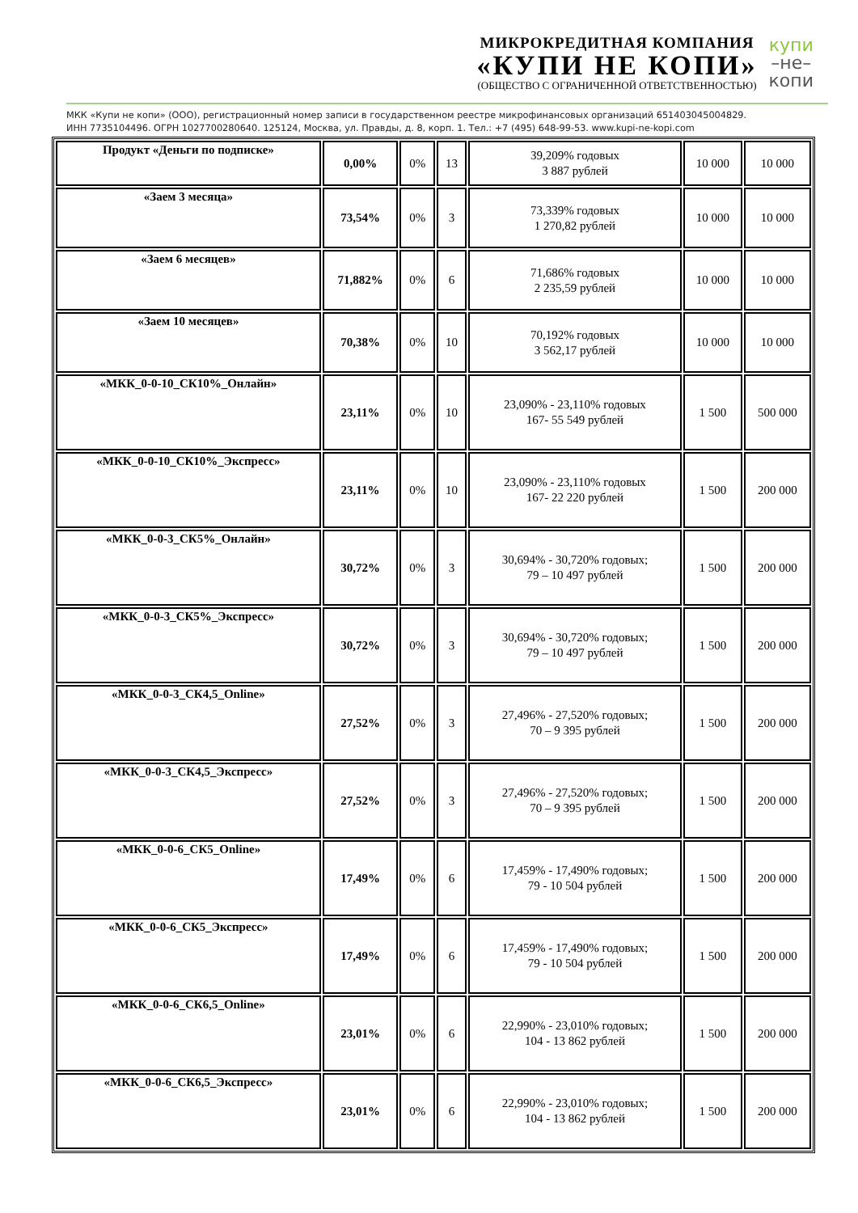МИКРОКРЕДИТНАЯ КОМПАНИЯ
«КУПИ НЕ КОПИ»
(ОБЩЕСТВО С ОГРАНИЧЕННОЙ ОТВЕТСТВЕННОСТЬЮ)
купи
–не–
копи
МКК «Купи не копи» (ООО), регистрационный номер записи в государственном реестре микрофинансовых организаций 651403045004829.
ИНН 7735104496. ОГРН 1027700280640. 125124, Москва, ул. Правды, д. 8, корп. 1. Тел.: +7 (495) 648-99-53. www.kupi-ne-kopi.com
| Продукт «Деньги по подписке» | 0,00% | 0% | 13 | 39,209% годовых 3 887 рублей | 10 000 | 10 000 |
| «Заем 3 месяца» | 73,54% | 0% | 3 | 73,339% годовых 1 270,82 рублей | 10 000 | 10 000 |
| «Заем 6 месяцев» | 71,882% | 0% | 6 | 71,686% годовых 2 235,59 рублей | 10 000 | 10 000 |
| «Заем 10 месяцев» | 70,38% | 0% | 10 | 70,192% годовых 3 562,17 рублей | 10 000 | 10 000 |
| «МКК_0-0-10_СК10%_Онлайн» | 23,11% | 0% | 10 | 23,090% - 23,110% годовых 167- 55 549 рублей | 1 500 | 500 000 |
| «МКК_0-0-10_СК10%_Экспресс» | 23,11% | 0% | 10 | 23,090% - 23,110% годовых 167- 22 220 рублей | 1 500 | 200 000 |
| «МКК_0-0-3_СК5%_Онлайн» | 30,72% | 0% | 3 | 30,694% - 30,720% годовых; 79 – 10 497 рублей | 1 500 | 200 000 |
| «МКК_0-0-3_СК5%_Экспресс» | 30,72% | 0% | 3 | 30,694% - 30,720% годовых; 79 – 10 497 рублей | 1 500 | 200 000 |
| «МКК_0-0-3_СК4,5_Online» | 27,52% | 0% | 3 | 27,496% - 27,520% годовых; 70 – 9 395 рублей | 1 500 | 200 000 |
| «МКК_0-0-3_СК4,5_Экспресс» | 27,52% | 0% | 3 | 27,496% - 27,520% годовых; 70 – 9 395 рублей | 1 500 | 200 000 |
| «МКК_0-0-6_СК5_Online» | 17,49% | 0% | 6 | 17,459% - 17,490% годовых; 79 - 10 504 рублей | 1 500 | 200 000 |
| «МКК_0-0-6_СК5_Экспресс» | 17,49% | 0% | 6 | 17,459% - 17,490% годовых; 79 - 10 504 рублей | 1 500 | 200 000 |
| «МКК_0-0-6_СК6,5_Online» | 23,01% | 0% | 6 | 22,990% - 23,010% годовых; 104 - 13 862 рублей | 1 500 | 200 000 |
| «МКК_0-0-6_СК6,5_Экспресс» | 23,01% | 0% | 6 | 22,990% - 23,010% годовых; 104 - 13 862 рублей | 1 500 | 200 000 |